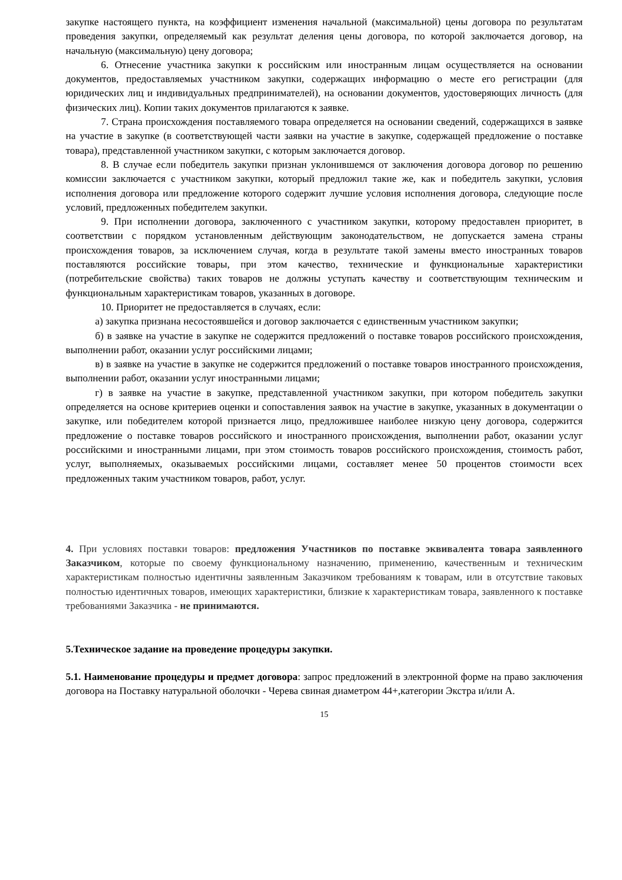закупке настоящего пункта, на коэффициент изменения начальной (максимальной) цены договора по результатам проведения закупки, определяемый как результат деления цены договора, по которой заключается договор, на начальную (максимальную) цену договора;
6. Отнесение участника закупки к российским или иностранным лицам осуществляется на основании документов, предоставляемых участником закупки, содержащих информацию о месте его регистрации (для юридических лиц и индивидуальных предпринимателей), на основании документов, удостоверяющих личность (для физических лиц). Копии таких документов прилагаются к заявке.
7. Страна происхождения поставляемого товара определяется на основании сведений, содержащихся в заявке на участие в закупке (в соответствующей части заявки на участие в закупке, содержащей предложение о поставке товара), представленной участником закупки, с которым заключается договор.
8. В случае если победитель закупки признан уклонившемся от заключения договора договор по решению комиссии заключается с участником закупки, который предложил такие же, как и победитель закупки, условия исполнения договора или предложение которого содержит лучшие условия исполнения договора, следующие после условий, предложенных победителем закупки.
9. При исполнении договора, заключенного с участником закупки, которому предоставлен приоритет, в соответствии с порядком установленным действующим законодательством, не допускается замена страны происхождения товаров, за исключением случая, когда в результате такой замены вместо иностранных товаров поставляются российские товары, при этом качество, технические и функциональные характеристики (потребительские свойства) таких товаров не должны уступать качеству и соответствующим техническим и функциональным характеристикам товаров, указанных в договоре.
10. Приоритет не предоставляется в случаях, если:
а) закупка признана несостоявшейся и договор заключается с единственным участником закупки;
б) в заявке на участие в закупке не содержится предложений о поставке товаров российского происхождения, выполнении работ, оказании услуг российскими лицами;
в) в заявке на участие в закупке не содержится предложений о поставке товаров иностранного происхождения, выполнении работ, оказании услуг иностранными лицами;
г) в заявке на участие в закупке, представленной участником закупки, при котором победитель закупки определяется на основе критериев оценки и сопоставления заявок на участие в закупке, указанных в документации о закупке, или победителем которой признается лицо, предложившее наиболее низкую цену договора, содержится предложение о поставке товаров российского и иностранного происхождения, выполнении работ, оказании услуг российскими и иностранными лицами, при этом стоимость товаров российского происхождения, стоимость работ, услуг, выполняемых, оказываемых российскими лицами, составляет менее 50 процентов стоимости всех предложенных таким участником товаров, работ, услуг.
4. При условиях поставки товаров: предложения Участников по поставке эквивалента товара заявленного Заказчиком, которые по своему функциональному назначению, применению, качественным и техническим характеристикам полностью идентичны заявленным Заказчиком требованиям к товарам, или в отсутствие таковых полностью идентичных товаров, имеющих характеристики, близкие к характеристикам товара, заявленного к поставке требованиями Заказчика - не принимаются.
5.Техническое задание на проведение процедуры закупки.
5.1. Наименование процедуры и предмет договора: запрос предложений в электронной форме на право заключения договора на Поставку натуральной оболочки - Черева свиная диаметром 44+,категории Экстра и/или А.
15